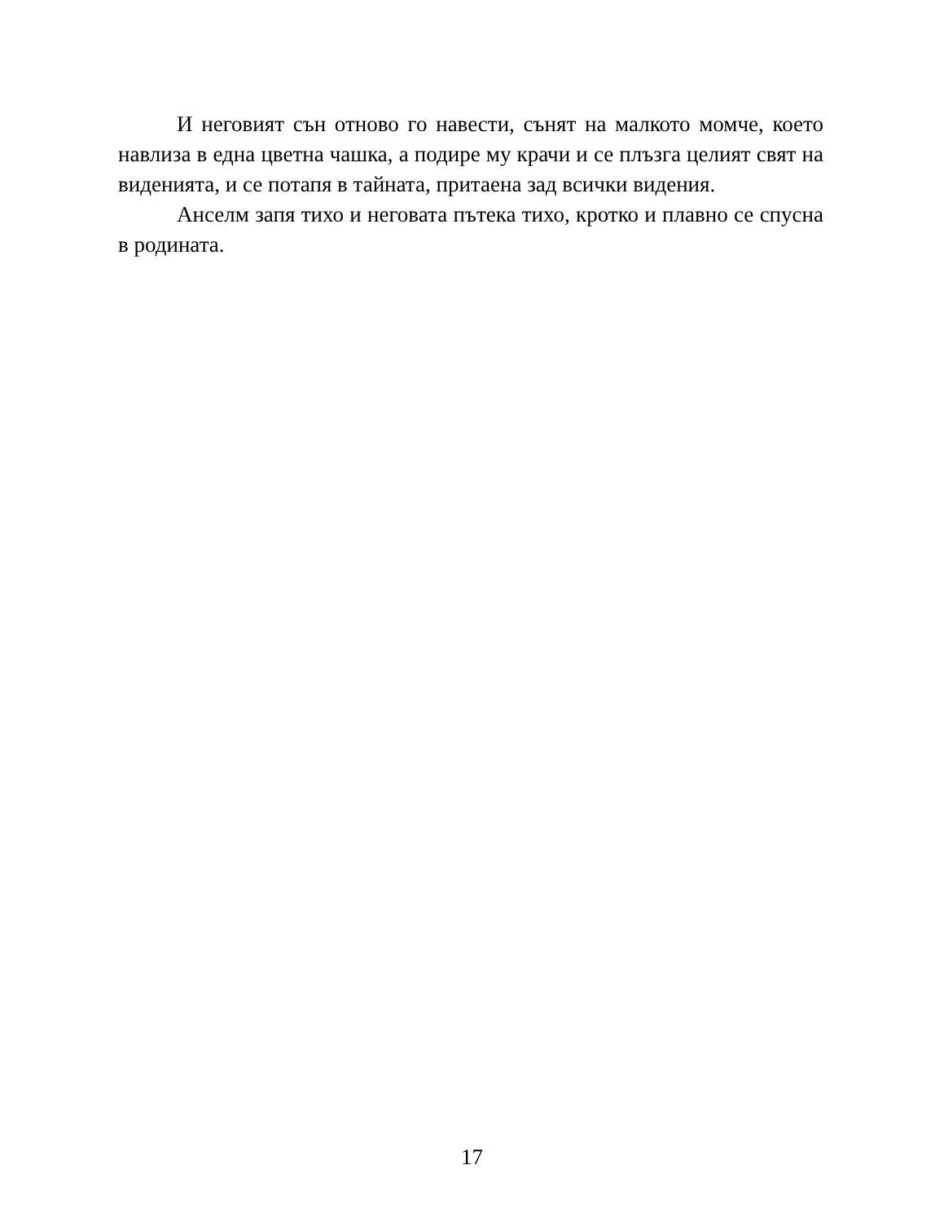И неговият сън отново го навести, сънят на малкото момче, което навлиза в една цветна чашка, а подире му крачи и се плъзга целият свят на виденията, и се потапя в тайната, притаена зад всички видения.
Анселм запя тихо и неговата пътека тихо, кротко и плавно се спусна в родината.
17